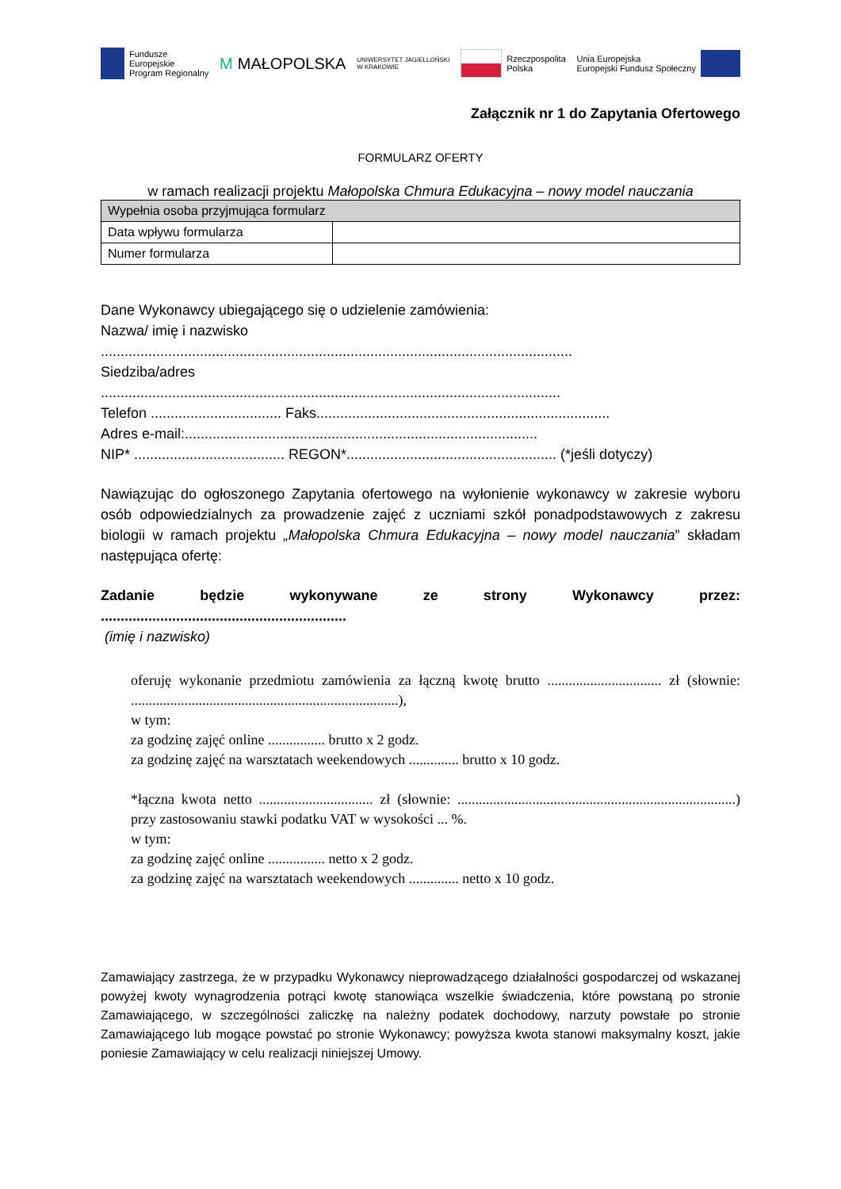Fundusze
Europejskie
Program Regionalny
M MAŁOPOLSKA
UNIWERSYTET JAGIELLOŃSKI
W KRAKOWIE
Rzeczpospolita
Polska
Unia Europejska
Europejski Fundusz Społeczny
Załącznik nr 1 do Zapytania Ofertowego
FORMULARZ OFERTY
w ramach realizacji projektu Małopolska Chmura Edukacyjna – nowy model nauczania
| Wypełnia osoba przyjmująca formularz | |
| --- | --- |
| Data wpływu formularza | |
| Numer formularza | |
Dane Wykonawcy ubiegającego się o udzielenie zamówienia:
Nazwa/ imię i nazwisko
.......................................................................................................................
Siedziba/adres
....................................................................................................................
Telefon ................................. Faks..........................................................................
Adres e-mail:.........................................................................................
NIP* ...................................... REGON*..................................................... (*jeśli dotyczy)
Nawiązując do ogłoszonego Zapytania ofertowego na wyłonienie wykonawcy w zakresie wyboru osób odpowiedzialnych za prowadzenie zajęć z uczniami szkół ponadpodstawowych z zakresu biologii w ramach projektu „Małopolska Chmura Edukacyjna – nowy model nauczania” składam następująca ofertę:
Zadanie będzie wykonywane ze strony Wykonawcy przez:
..............................................................
(imię i nazwisko)
oferuję wykonanie przedmiotu zamówienia za łączną kwotę brutto ................................ zł (słownie: ...........................................................................),
w tym:
za godzinę zajęć online ................ brutto x 2 godz.
za godzinę zajęć na warsztatach weekendowych .............. brutto x 10 godz.
*łączna kwota netto ................................ zł (słownie: ..............................................................................) przy zastosowaniu stawki podatku VAT w wysokości ... %.
w tym:
za godzinę zajęć online ................ netto x 2 godz.
za godzinę zajęć na warsztatach weekendowych .............. netto x 10 godz.
Zamawiający zastrzega, że w przypadku Wykonawcy nieprowadzącego działalności gospodarczej od wskazanej powyżej kwoty wynagrodzenia potrąci kwotę stanowiąca wszelkie świadczenia, które powstaną po stronie Zamawiającego, w szczególności zaliczkę na należny podatek dochodowy, narzuty powstałe po stronie Zamawiającego lub mogące powstać po stronie Wykonawcy; powyższa kwota stanowi maksymalny koszt, jakie poniesie Zamawiający w celu realizacji niniejszej Umowy.